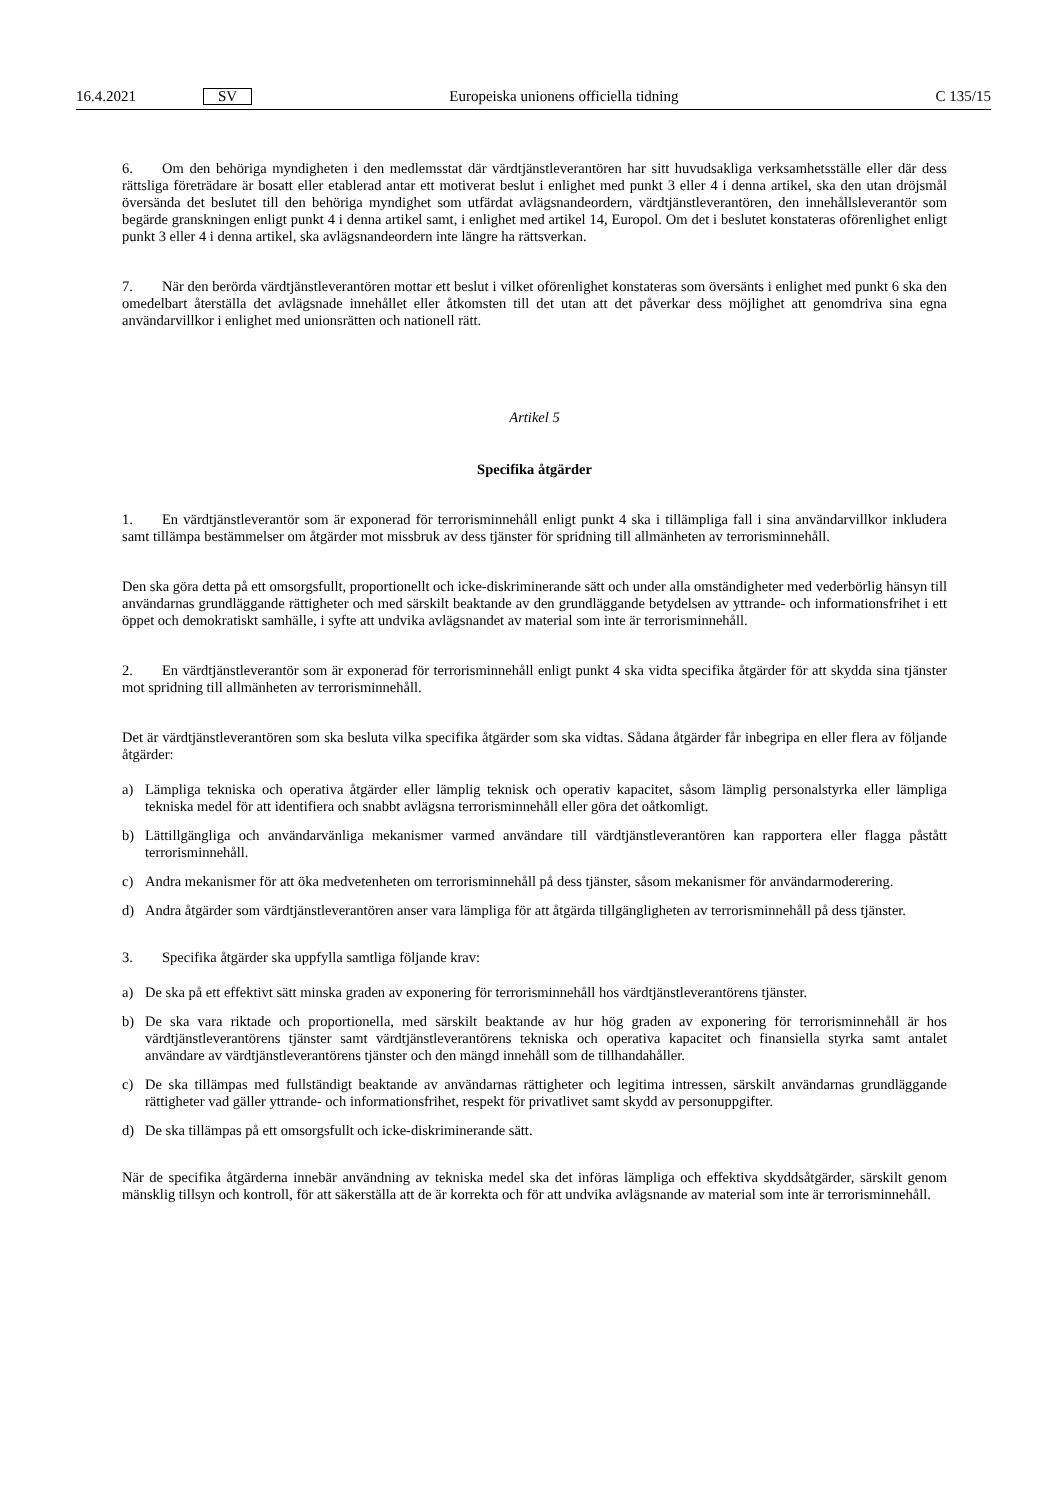16.4.2021
SV
Europeiska unionens officiella tidning
C 135/15
6. Om den behöriga myndigheten i den medlemsstat där värdtjänstleverantören har sitt huvudsakliga verksamhetsställe eller där dess rättsliga företrädare är bosatt eller etablerad antar ett motiverat beslut i enlighet med punkt 3 eller 4 i denna artikel, ska den utan dröjsmål översända det beslutet till den behöriga myndighet som utfärdat avlägsnandeordern, värdtjänstleverantören, den innehållsleverantör som begärde granskningen enligt punkt 4 i denna artikel samt, i enlighet med artikel 14, Europol. Om det i beslutet konstateras oförenlighet enligt punkt 3 eller 4 i denna artikel, ska avlägsnandeordern inte längre ha rättsverkan.
7. När den berörda värdtjänstleverantören mottar ett beslut i vilket oförenlighet konstateras som översänts i enlighet med punkt 6 ska den omedelbart återställa det avlägsnade innehållet eller åtkomsten till det utan att det påverkar dess möjlighet att genomdriva sina egna användarvillkor i enlighet med unionsrätten och nationell rätt.
Artikel 5
Specifika åtgärder
1. En värdtjänstleverantör som är exponerad för terrorisminnehåll enligt punkt 4 ska i tillämpliga fall i sina användarvillkor inkludera samt tillämpa bestämmelser om åtgärder mot missbruk av dess tjänster för spridning till allmänheten av terrorisminnehåll.
Den ska göra detta på ett omsorgsfullt, proportionellt och icke-diskriminerande sätt och under alla omständigheter med vederbörlig hänsyn till användarnas grundläggande rättigheter och med särskilt beaktande av den grundläggande betydelsen av yttrande- och informationsfrihet i ett öppet och demokratiskt samhälle, i syfte att undvika avlägsnandet av material som inte är terrorisminnehåll.
2. En värdtjänstleverantör som är exponerad för terrorisminnehåll enligt punkt 4 ska vidta specifika åtgärder för att skydda sina tjänster mot spridning till allmänheten av terrorisminnehåll.
Det är värdtjänstleverantören som ska besluta vilka specifika åtgärder som ska vidtas. Sådana åtgärder får inbegripa en eller flera av följande åtgärder:
a) Lämpliga tekniska och operativa åtgärder eller lämplig teknisk och operativ kapacitet, såsom lämplig personalstyrka eller lämpliga tekniska medel för att identifiera och snabbt avlägsna terrorisminnehåll eller göra det oåtkomligt.
b) Lättillgängliga och användarvänliga mekanismer varmed användare till värdtjänstleverantören kan rapportera eller flagga påstått terrorisminnehåll.
c) Andra mekanismer för att öka medvetenheten om terrorisminnehåll på dess tjänster, såsom mekanismer för användarmoderering.
d) Andra åtgärder som värdtjänstleverantören anser vara lämpliga för att åtgärda tillgängligheten av terrorisminnehåll på dess tjänster.
3. Specifika åtgärder ska uppfylla samtliga följande krav:
a) De ska på ett effektivt sätt minska graden av exponering för terrorisminnehåll hos värdtjänstleverantörens tjänster.
b) De ska vara riktade och proportionella, med särskilt beaktande av hur hög graden av exponering för terrorisminnehåll är hos värdtjänstleverantörens tjänster samt värdtjänstleverantörens tekniska och operativa kapacitet och finansiella styrka samt antalet användare av värdtjänstleverantörens tjänster och den mängd innehåll som de tillhandahåller.
c) De ska tillämpas med fullständigt beaktande av användarnas rättigheter och legitima intressen, särskilt användarnas grundläggande rättigheter vad gäller yttrande- och informationsfrihet, respekt för privatlivet samt skydd av personuppgifter.
d) De ska tillämpas på ett omsorgsfullt och icke-diskriminerande sätt.
När de specifika åtgärderna innebär användning av tekniska medel ska det införas lämpliga och effektiva skyddsåtgärder, särskilt genom mänsklig tillsyn och kontroll, för att säkerställa att de är korrekta och för att undvika avlägsnande av material som inte är terrorisminnehåll.